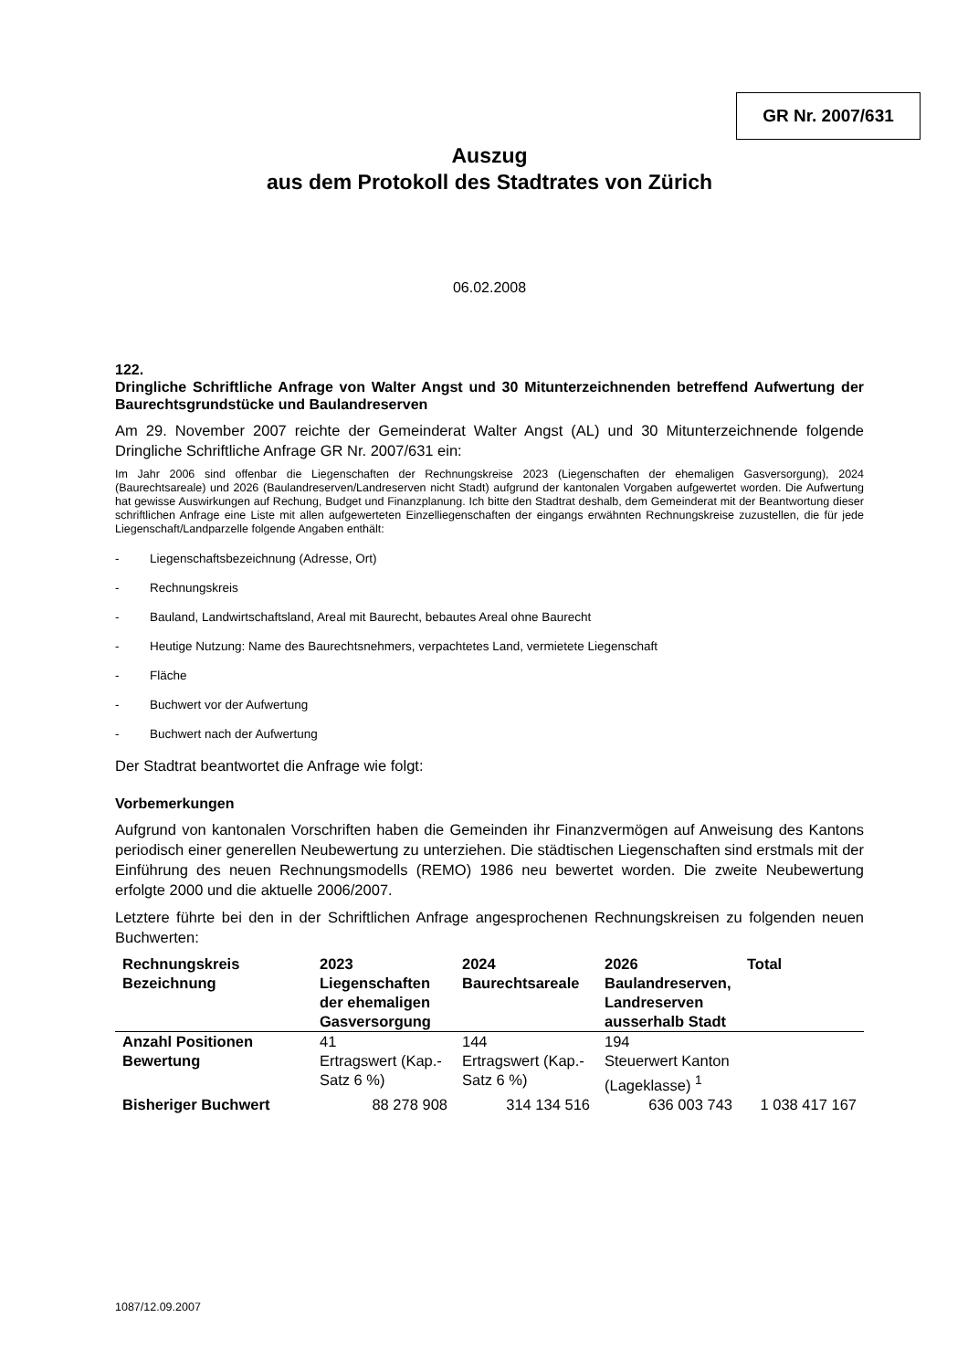GR Nr. 2007/631
Auszug
aus dem Protokoll des Stadtrates von Zürich
06.02.2008
122.
Dringliche Schriftliche Anfrage von Walter Angst und 30 Mitunterzeichnenden betreffend Aufwertung der Baurechtsgrundstücke und Baulandreserven
Am 29. November 2007 reichte der Gemeinderat Walter Angst (AL) und 30 Mitunterzeichnende folgende Dringliche Schriftliche Anfrage GR Nr. 2007/631 ein:
Im Jahr 2006 sind offenbar die Liegenschaften der Rechnungskreise 2023 (Liegenschaften der ehemaligen Gasversorgung), 2024 (Baurechtsareale) und 2026 (Baulandreserven/Landreserven nicht Stadt) aufgrund der kantonalen Vorgaben aufgewertet worden. Die Aufwertung hat gewisse Auswirkungen auf Rechung, Budget und Finanzplanung. Ich bitte den Stadtrat deshalb, dem Gemeinderat mit der Beantwortung dieser schriftlichen Anfrage eine Liste mit allen aufgewerteten Einzelliegenschaften der eingangs erwähnten Rechnungskreise zuzustellen, die für jede Liegenschaft/Landparzelle folgende Angaben enthält:
- Liegenschaftsbezeichnung (Adresse, Ort)
- Rechnungskreis
- Bauland, Landwirtschaftsland, Areal mit Baurecht, bebautes Areal ohne Baurecht
- Heutige Nutzung: Name des Baurechtsnehmers, verpachtetes Land, vermietete Liegenschaft
- Fläche
- Buchwert vor der Aufwertung
- Buchwert nach der Aufwertung
Der Stadtrat beantwortet die Anfrage wie folgt:
Vorbemerkungen
Aufgrund von kantonalen Vorschriften haben die Gemeinden ihr Finanzvermögen auf Anweisung des Kantons periodisch einer generellen Neubewertung zu unterziehen. Die städtischen Liegenschaften sind erstmals mit der Einführung des neuen Rechnungsmodells (REMO) 1986 neu bewertet worden. Die zweite Neubewertung erfolgte 2000 und die aktuelle 2006/2007.
Letztere führte bei den in der Schriftlichen Anfrage angesprochenen Rechnungskreisen zu folgenden neuen Buchwerten:
| Rechnungskreis Bezeichnung | 2023 Liegenschaften der ehemaligen Gasversorgung | 2024 Baurechtsareale | 2026 Baulandreserven, Landreserven ausserhalb Stadt | Total |
| --- | --- | --- | --- | --- |
| Anzahl Positionen Bewertung | 41 Ertragswert (Kap.-Satz 6 %) | 144 Ertragswert (Kap.-Satz 6 %) | 194 Steuerwert Kanton (Lageklasse) <sup>1</sup> | |
| Bisheriger Buchwert | 88 278 908 | 314 134 516 | 636 003 743 | 1 038 417 167 |
1087/12.09.2007